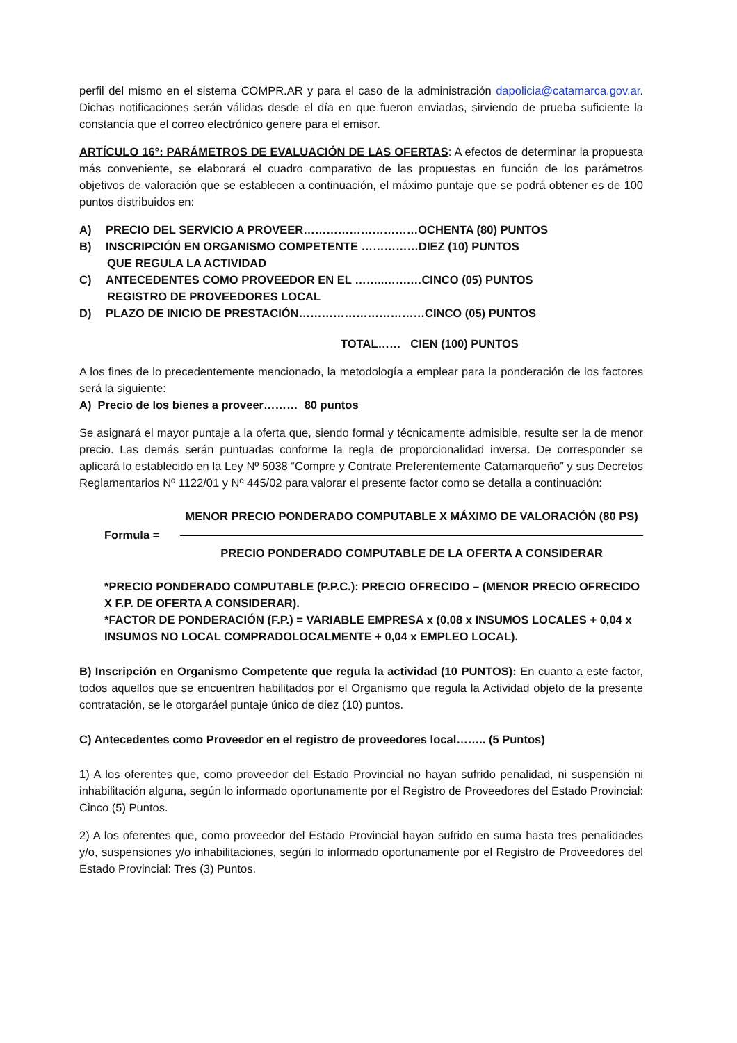perfil del mismo en el sistema COMPR.AR y para el caso de la administración dapolicia@catamarca.gov.ar. Dichas notificaciones serán válidas desde el día en que fueron enviadas, sirviendo de prueba suficiente la constancia que el correo electrónico genere para el emisor.
ARTÍCULO 16°: PARÁMETROS DE EVALUACIÓN DE LAS OFERTAS: A efectos de determinar la propuesta más conveniente, se elaborará el cuadro comparativo de las propuestas en función de los parámetros objetivos de valoración que se establecen a continuación, el máximo puntaje que se podrá obtener es de 100 puntos distribuidos en:
A) PRECIO DEL SERVICIO A PROVEER…………………………OCHENTA (80) PUNTOS
B) INSCRIPCIÓN EN ORGANISMO COMPETENTE ……………DIEZ (10) PUNTOS
QUE REGULA LA ACTIVIDAD
C) ANTECEDENTES COMO PROVEEDOR EN EL ……..…….…CINCO (05) PUNTOS
REGISTRO DE PROVEEDORES LOCAL
D) PLAZO DE INICIO DE PRESTACIÓN……………………………CINCO (05) PUNTOS
TOTAL…… CIEN (100) PUNTOS
A los fines de lo precedentemente mencionado, la metodología a emplear para la ponderación de los factores será la siguiente:
A) Precio de los bienes a proveer……… 80 puntos
Se asignará el mayor puntaje a la oferta que, siendo formal y técnicamente admisible, resulte ser la de menor precio. Las demás serán puntuadas conforme la regla de proporcionalidad inversa. De corresponder se aplicará lo establecido en la Ley Nº 5038 “Compre y Contrate Preferentemente Catamarqueño” y sus Decretos Reglamentarios Nº 1122/01 y Nº 445/02 para valorar el presente factor como se detalla a continuación:
Formula =
MENOR PRECIO PONDERADO COMPUTABLE X MÁXIMO DE VALORACIÓN (80 PS)
PRECIO PONDERADO COMPUTABLE DE LA OFERTA A CONSIDERAR
*PRECIO PONDERADO COMPUTABLE (P.P.C.): PRECIO OFRECIDO – (MENOR PRECIO OFRECIDO X F.P. DE OFERTA A CONSIDERAR).
*FACTOR DE PONDERACIÓN (F.P.) = VARIABLE EMPRESA x (0,08 x INSUMOS LOCALES + 0,04 x INSUMOS NO LOCAL COMPRADOLOCALMENTE + 0,04 x EMPLEO LOCAL).
B) Inscripción en Organismo Competente que regula la actividad (10 PUNTOS): En cuanto a este factor, todos aquellos que se encuentren habilitados por el Organismo que regula la Actividad objeto de la presente contratación, se le otorgaráel puntaje único de diez (10) puntos.
C) Antecedentes como Proveedor en el registro de proveedores local…….. (5 Puntos)
1) A los oferentes que, como proveedor del Estado Provincial no hayan sufrido penalidad, ni suspensión ni inhabilitación alguna, según lo informado oportunamente por el Registro de Proveedores del Estado Provincial: Cinco (5) Puntos.
2) A los oferentes que, como proveedor del Estado Provincial hayan sufrido en suma hasta tres penalidades y/o, suspensiones y/o inhabilitaciones, según lo informado oportunamente por el Registro de Proveedores del Estado Provincial: Tres (3) Puntos.